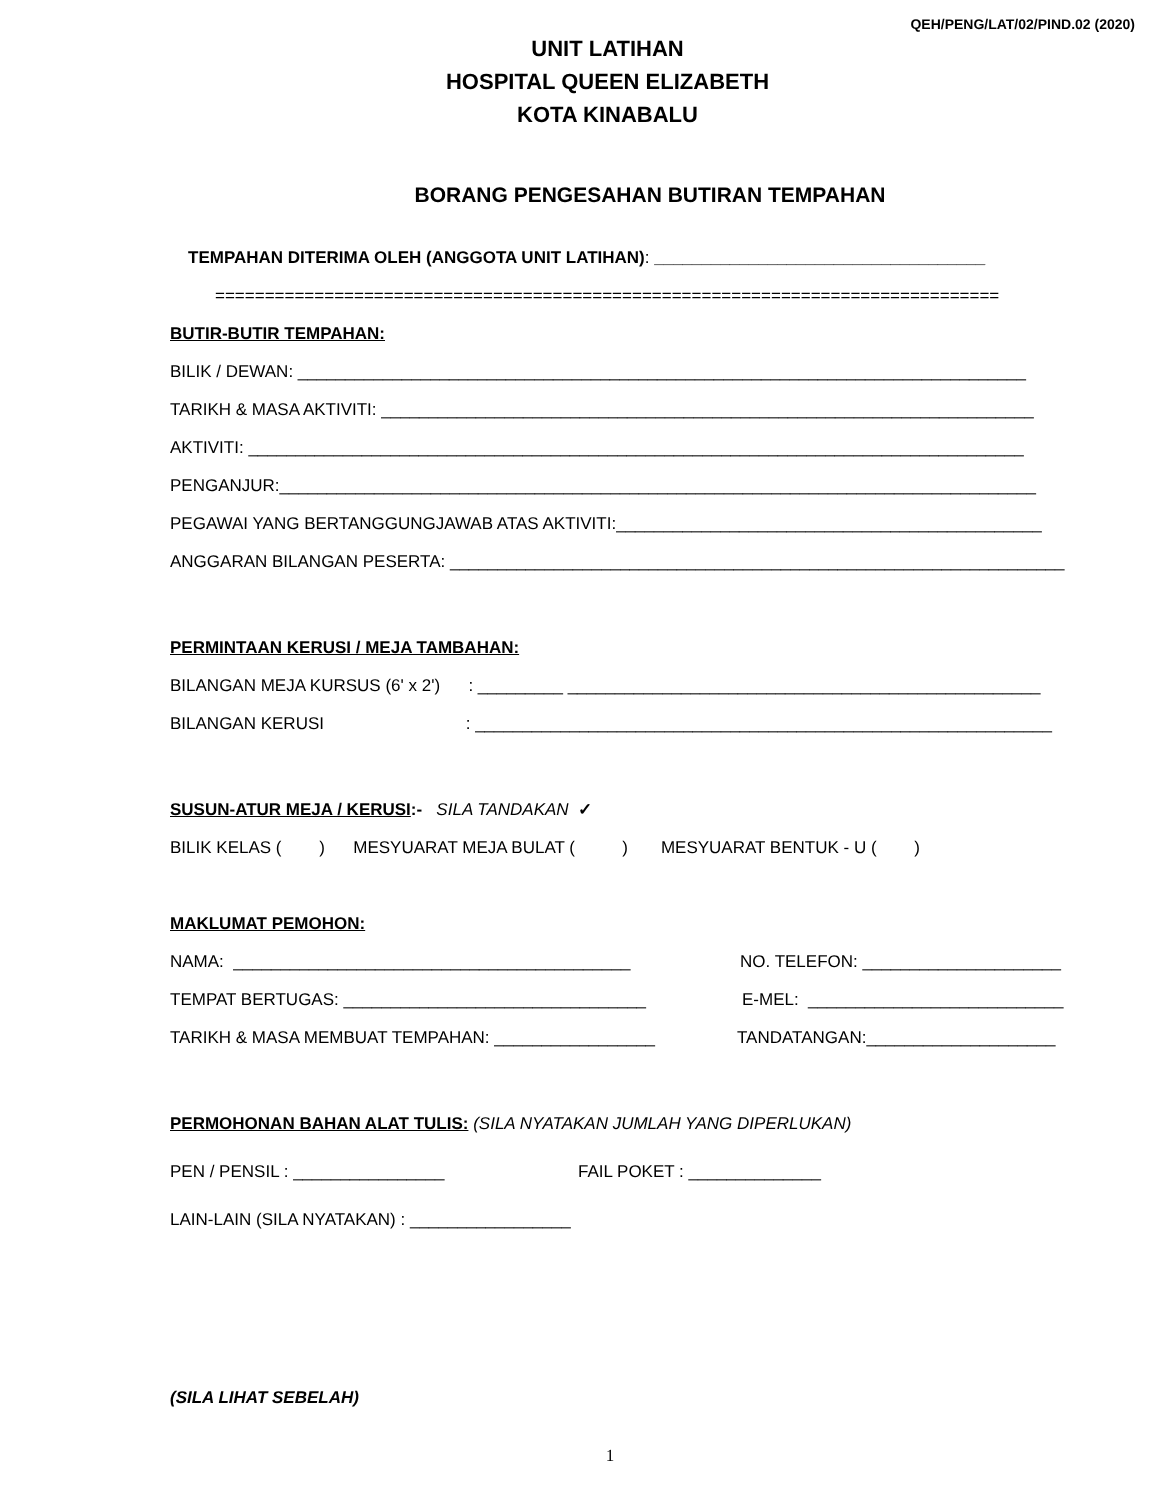QEH/PENG/LAT/02/PIND.02 (2020)
UNIT LATIHAN
HOSPITAL QUEEN ELIZABETH
KOTA KINABALU
BORANG PENGESAHAN BUTIRAN TEMPAHAN
TEMPAHAN DITERIMA OLEH (ANGGOTA UNIT LATIHAN): ___________________________________
===============================================================================
BUTIR-BUTIR TEMPAHAN:
BILIK / DEWAN: _____________________________________________________________________________
TARIKH & MASA AKTIVITI: _____________________________________________________________________
AKTIVITI: __________________________________________________________________________________
PENGANJUR:________________________________________________________________________________
PEGAWAI YANG BERTANGGUNGJAWAB ATAS AKTIVITI:_____________________________________________
ANGGARAN BILANGAN PESERTA: _________________________________________________________________
PERMINTAAN KERUSI / MEJA TAMBAHAN:
BILANGAN MEJA KURSUS (6' x 2') : _________ __________________________________________________
BILANGAN KERUSI : _____________________________________________________________
SUSUN-ATUR MEJA / KERUSI:- SILA TANDAKAN ✓
BILIK KELAS ( ) MESYUARAT MEJA BULAT ( ) MESYUARAT BENTUK - U ( )
MAKLUMAT PEMOHON:
NAMA: __________________________________________
NO. TELEFON: _____________________
TEMPAT BERTUGAS: ________________________________
E-MEL: ___________________________
TARIKH & MASA MEMBUAT TEMPAHAN: _________________
TANDATANGAN:____________________
PERMOHONAN BAHAN ALAT TULIS: (SILA NYATAKAN JUMLAH YANG DIPERLUKAN)
PEN / PENSIL : ________________
FAIL POKET : ______________
LAIN-LAIN (SILA NYATAKAN) : _________________
(SILA LIHAT SEBELAH)
1